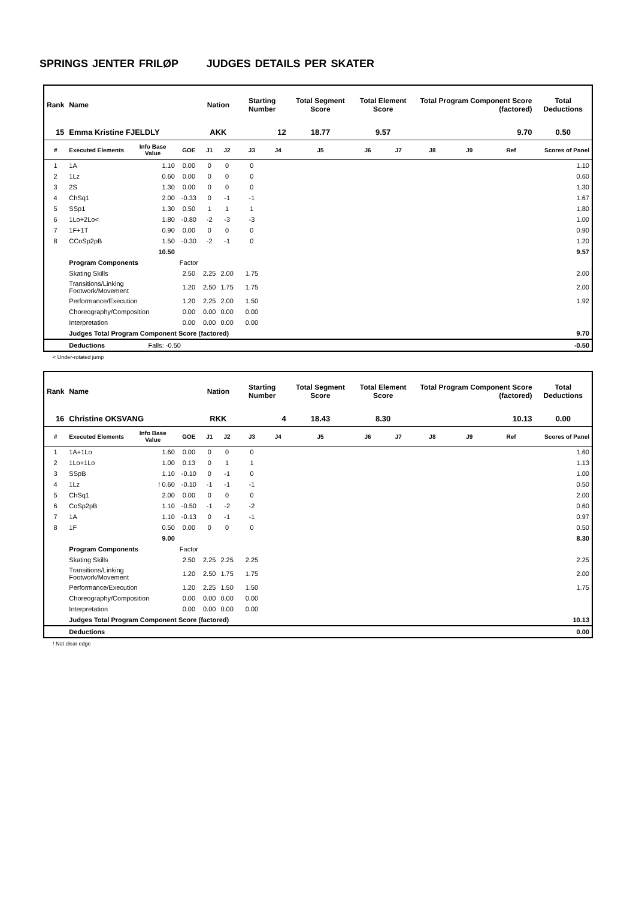SPRINGS JENTER FRILØP JUDGES DETAILS PER SKATER
| Rank | Name | | | Nation | | Starting Number | | Total Segment Score | Total Element Score | | Total Program Component Score (factored) | | | Total Deductions |
| --- | --- | --- | --- | --- | --- | --- | --- | --- | --- | --- | --- | --- | --- | --- |
| 15 | Emma Kristine FJELDLY | | | AKK | | 12 | | 18.77 | 9.57 | | 9.70 | | | 0.50 |
| # | Executed Elements | Info Base Value | GOE | J1 | J2 | J3 | J4 | J5 | J6 | J7 | J8 | J9 | Ref | Scores of Panel |
| 1 | 1A | 1.10 | 0.00 | 0 | 0 | 0 | | | | | | | | 1.10 |
| 2 | 1Lz | 0.60 | 0.00 | 0 | 0 | 0 | | | | | | | | 0.60 |
| 3 | 2S | 1.30 | 0.00 | 0 | 0 | 0 | | | | | | | | 1.30 |
| 4 | ChSq1 | 2.00 | -0.33 | 0 | -1 | -1 | | | | | | | | 1.67 |
| 5 | SSp1 | 1.30 | 0.50 | 1 | 1 | 1 | | | | | | | | 1.80 |
| 6 | 1Lo+2Lo< | 1.80 | -0.80 | -2 | -3 | -3 | | | | | | | | 1.00 |
| 7 | 1F+1T | 0.90 | 0.00 | 0 | 0 | 0 | | | | | | | | 0.90 |
| 8 | CCoSp2pB | 1.50 | -0.30 | -2 | -1 | 0 | | | | | | | | 1.20 |
| | | 10.50 | | | | | | | | | | | | 9.57 |
| | Program Components | | Factor | | | | | | | | | | | |
| | Skating Skills | | 2.50 | 2.25 | 2.00 | 1.75 | | | | | | | | 2.00 |
| | Transitions/Linking Footwork/Movement | | 1.20 | 2.50 | 1.75 | 1.75 | | | | | | | | 2.00 |
| | Performance/Execution | | 1.20 | 2.25 | 2.00 | 1.50 | | | | | | | | 1.92 |
| | Choreography/Composition | | 0.00 | 0.00 | 0.00 | 0.00 | | | | | | | | |
| | Interpretation | | 0.00 | 0.00 | 0.00 | 0.00 | | | | | | | | |
| | Judges Total Program Component Score (factored) | | | | | | | | | | | | | 9.70 |
| | Deductions | Falls: -0.50 | | | | | | | | | | | | -0.50 |
< Under-rotated jump
| Rank | Name | | | Nation | | Starting Number | | Total Segment Score | Total Element Score | | Total Program Component Score (factored) | | | Total Deductions |
| --- | --- | --- | --- | --- | --- | --- | --- | --- | --- | --- | --- | --- | --- | --- |
| 16 | Christine OKSVANG | | | RKK | | 4 | | 18.43 | 8.30 | | 10.13 | | | 0.00 |
| # | Executed Elements | Info Base Value | GOE | J1 | J2 | J3 | J4 | J5 | J6 | J7 | J8 | J9 | Ref | Scores of Panel |
| 1 | 1A+1Lo | 1.60 | 0.00 | 0 | 0 | 0 | | | | | | | | 1.60 |
| 2 | 1Lo+1Lo | 1.00 | 0.13 | 0 | 1 | 1 | | | | | | | | 1.13 |
| 3 | SSpB | 1.10 | -0.10 | 0 | -1 | 0 | | | | | | | | 1.00 |
| 4 | 1Lz | ! 0.60 | -0.10 | -1 | -1 | -1 | | | | | | | | 0.50 |
| 5 | ChSq1 | 2.00 | 0.00 | 0 | 0 | 0 | | | | | | | | 2.00 |
| 6 | CoSp2pB | 1.10 | -0.50 | -1 | -2 | -2 | | | | | | | | 0.60 |
| 7 | 1A | 1.10 | -0.13 | 0 | -1 | -1 | | | | | | | | 0.97 |
| 8 | 1F | 0.50 | 0.00 | 0 | 0 | 0 | | | | | | | | 0.50 |
| | | 9.00 | | | | | | | | | | | | 8.30 |
| | Program Components | | Factor | | | | | | | | | | | |
| | Skating Skills | | 2.50 | 2.25 | 2.25 | 2.25 | | | | | | | | 2.25 |
| | Transitions/Linking Footwork/Movement | | 1.20 | 2.50 | 1.75 | 1.75 | | | | | | | | 2.00 |
| | Performance/Execution | | 1.20 | 2.25 | 1.50 | 1.50 | | | | | | | | 1.75 |
| | Choreography/Composition | | 0.00 | 0.00 | 0.00 | 0.00 | | | | | | | | |
| | Interpretation | | 0.00 | 0.00 | 0.00 | 0.00 | | | | | | | | |
| | Judges Total Program Component Score (factored) | | | | | | | | | | | | | 10.13 |
| | Deductions | | | | | | | | | | | | | 0.00 |
! Not clear edge